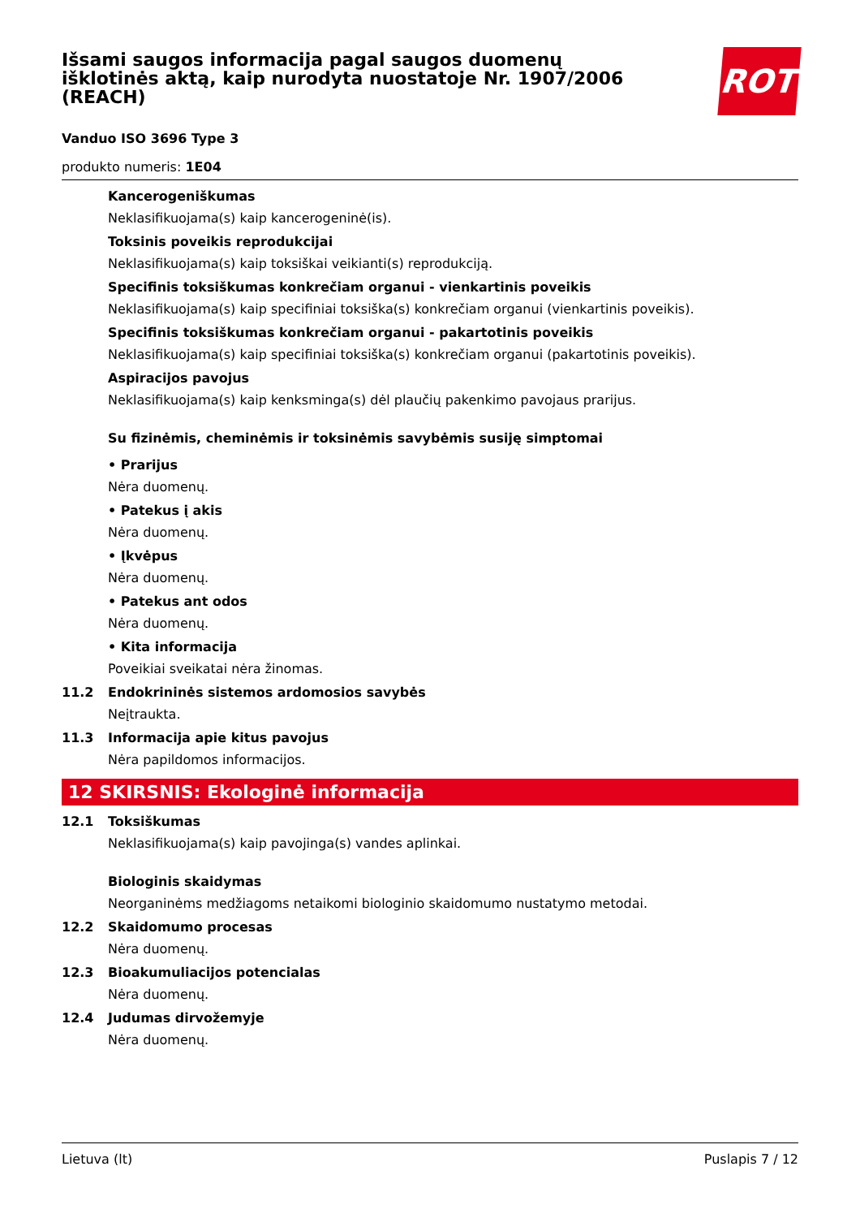ROTH
Išsami saugos informacija pagal saugos duomenų išklotinės aktą, kaip nurodyta nuostatoje Nr. 1907/2006 (REACH)
Vanduo ISO 3696 Type 3
produkto numeris: 1E04
Kancerogeniškumas
Neklasifikuojama(s) kaip kancerogeninė(is).
Toksinis poveikis reprodukcijai
Neklasifikuojama(s) kaip toksiškai veikianti(s) reprodukciją.
Specifinis toksiškumas konkrečiam organui - vienkartinis poveikis
Neklasifikuojama(s) kaip specifiniai toksiška(s) konkrečiam organui (vienkartinis poveikis).
Specifinis toksiškumas konkrečiam organui - pakartotinis poveikis
Neklasifikuojama(s) kaip specifiniai toksiška(s) konkrečiam organui (pakartotinis poveikis).
Aspiracijos pavojus
Neklasifikuojama(s) kaip kenksminga(s) dėl plaučių pakenkimo pavojaus prarijus.
Su fizinėmis, cheminėmis ir toksinėmis savybėmis susiję simptomai
• Prarijus
Nėra duomenų.
• Patekus į akis
Nėra duomenų.
• Įkvėpus
Nėra duomenų.
• Patekus ant odos
Nėra duomenų.
• Kita informacija
Poveikiai sveikatai nėra žinomas.
11.2 Endokrininės sistemos ardomosios savybės
Neįtraukta.
11.3 Informacija apie kitus pavojus
Nėra papildomos informacijos.
12 SKIRSNIS: Ekologinė informacija
12.1 Toksiškumas
Neklasifikuojama(s) kaip pavojinga(s) vandes aplinkai.
Biologinis skaidymas
Neorganinėms medžiagoms netaikomi biologinio skaidomumo nustatymo metodai.
12.2 Skaidomumo procesas
Nėra duomenų.
12.3 Bioakumuliacijos potencialas
Nėra duomenų.
12.4 Judumas dirvožemyje
Nėra duomenų.
Lietuva (lt) Puslapis 7 / 12